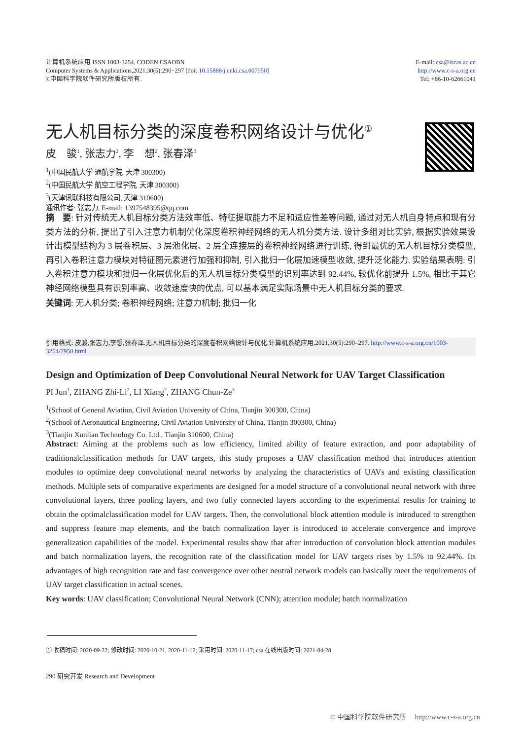计算机系统应用 ISSN 1003-3254, CODEN CSAOBN
Computer Systems & Applications,2021,30(5):290−297 [doi: 10.15888/j.cnki.csa.007950]
©中国科学院软件研究所版权所有.
E-mail: csa@iscas.ac.cn
http://www.c-s-a.org.cn
Tel: +86-10-62661041
无人机目标分类的深度卷积网络设计与优化<sup>①</sup>
皮　骏<sup>1</sup>, 张志力<sup>2</sup>, 李　想<sup>2</sup>, 张春泽<sup>3</sup>
<sup>1</sup> (中国民航大学 通航学院, 天津 300300)
<sup>2</sup> (中国民航大学 航空工程学院, 天津 300300)
<sup>3</sup> (天津讯联科技有限公司, 天津 310600)
通讯作者: 张志力, E-mail: 1397548395@qq.com
摘　要: 针对传统无人机目标分类方法效率低、特征提取能力不足和适应性差等问题, 通过对无人机自身特点和现有分类方法的分析, 提出了引入注意力机制优化深度卷积神经网络的无人机分类方法. 设计多组对比实验, 根据实验效果设计出模型结构为 3 层卷积层、3 层池化层、2 层全连接层的卷积神经网络进行训练, 得到最优的无人机目标分类模型, 再引入卷积注意力模块对特征图元素进行加强和抑制, 引入批归一化层加速模型收敛, 提升泛化能力. 实验结果表明: 引入卷积注意力模块和批归一化层优化后的无人机目标分类模型的识别率达到 92.44%, 较优化前提升 1.5%, 相比于其它神经网络模型具有识别率高、收敛速度快的优点, 可以基本满足实际场景中无人机目标分类的要求.
关键词: 无人机分类; 卷积神经网络; 注意力机制; 批归一化
引用格式: 皮骏,张志力,李想,张春泽.无人机目标分类的深度卷积网络设计与优化.计算机系统应用,2021,30(5):290–297. http://www.c-s-a.org.cn/1003-3254/7950.html
Design and Optimization of Deep Convolutional Neural Network for UAV Target Classification
PI Jun<sup>1</sup>, ZHANG Zhi-Li<sup>2</sup>, LI Xiang<sup>2</sup>, ZHANG Chun-Ze<sup>3</sup>
<sup>1</sup> (School of General Aviation, Civil Aviation University of China, Tianjin 300300, China)
<sup>2</sup> (School of Aeronautical Engineering, Civil Aviation University of China, Tianjin 300300, China)
<sup>3</sup> (Tianjin Xunlian Technology Co. Ltd., Tianjin 310600, China)
Abstract: Aiming at the problems such as low efficiency, limited ability of feature extraction, and poor adaptability of traditionalclassification methods for UAV targets, this study proposes a UAV classification method that introduces attention modules to optimize deep convolutional neural networks by analyzing the characteristics of UAVs and existing classification methods. Multiple sets of comparative experiments are designed for a model structure of a convolutional neural network with three convolutional layers, three pooling layers, and two fully connected layers according to the experimental results for training to obtain the optimalclassification model for UAV targets. Then, the convolutional block attention module is introduced to strengthen and suppress feature map elements, and the batch normalization layer is introduced to accelerate convergence and improve generalization capabilities of the model. Experimental results show that after introduction of convolution block attention modules and batch normalization layers, the recognition rate of the classification model for UAV targets rises by 1.5% to 92.44%. Its advantages of high recognition rate and fast convergence over other neutral network models can basically meet the requirements of UAV target classification in actual scenes.
Key words: UAV classification; Convolutional Neural Network (CNN); attention module; batch normalization
① 收稿时间: 2020-09-22; 修改时间: 2020-10-21, 2020-11-12; 采用时间: 2020-11-17; csa 在线出版时间: 2021-04-28
290 研究开发 Research and Development
© 中国科学院软件研究所　 http://www.c-s-a.org.cn